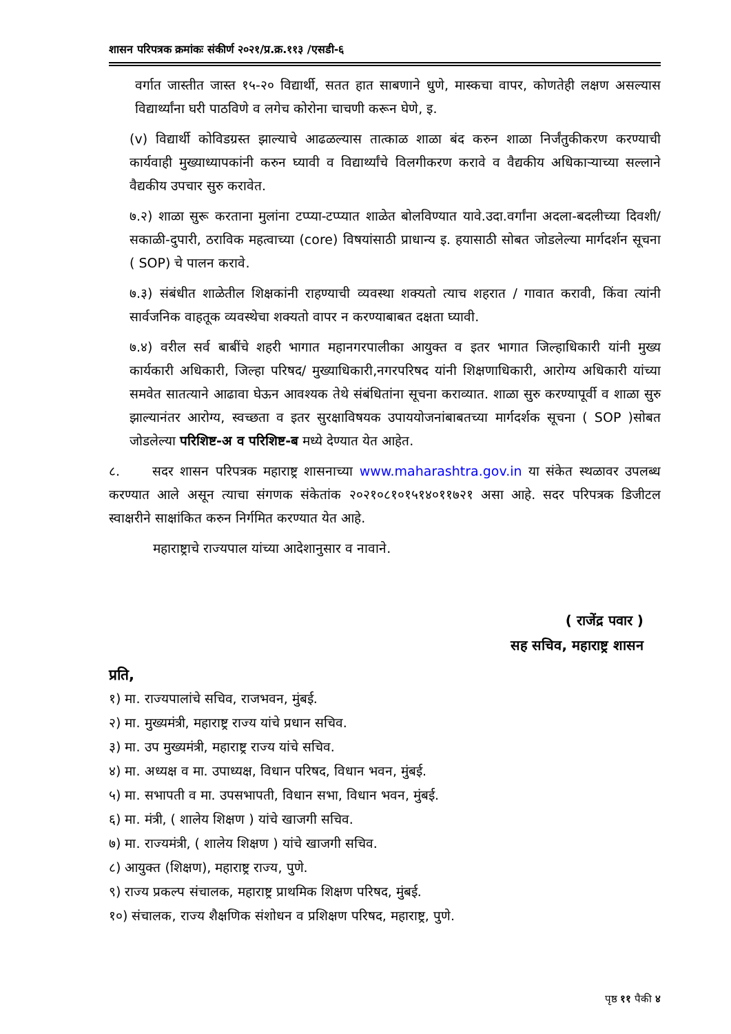शासन परिपत्रक क्रमांकः संकीर्ण २०२१/प्र.क्र.११३ /एसडी-६
वर्गात जास्तीत जास्त १५-२० विद्यार्थी, सतत हात साबणाने धुणे, मास्कचा वापर, कोणतेही लक्षण असल्यास विद्यार्थ्यांना घरी पाठविणे व लगेच कोरोना चाचणी करून घेणे, इ.
(v) विद्यार्थी कोविडग्रस्त झाल्याचे आढळल्यास तात्काळ शाळा बंद करुन शाळा निर्जंतुकीकरण करण्याची कार्यवाही मुख्याध्यापकांनी करुन घ्यावी व विद्यार्थ्यांचे विलगीकरण करावे व वैद्यकीय अधिकाऱ्याच्या सल्लाने वैद्यकीय उपचार सुरु करावेत.
७.२) शाळा सुरू करताना मुलांना टप्प्या-टप्प्यात शाळेत बोलविण्यात यावे.उदा.वर्गांना अदला-बदलीच्या दिवशी/ सकाळी-दुपारी, ठराविक महत्वाच्या (core) विषयांसाठी प्राधान्य इ. हयासाठी सोबत जोडलेल्या मार्गदर्शन सूचना ( SOP) चे पालन करावे.
७.३) संबंधीत शाळेतील शिक्षकांनी राहण्याची व्यवस्था शक्यतो त्याच शहरात / गावात करावी, किंवा त्यांनी सार्वजनिक वाहतूक व्यवस्थेचा शक्यतो वापर न करण्याबाबत दक्षता घ्यावी.
७.४) वरील सर्व बाबींचे शहरी भागात महानगरपालीका आयुक्त व इतर भागात जिल्हाधिकारी यांनी मुख्य कार्यकारी अधिकारी, जिल्हा परिषद/ मुख्याधिकारी,नगरपरिषद यांनी शिक्षणाधिकारी, आरोग्य अधिकारी यांच्या समवेत सातत्याने आढावा घेऊन आवश्यक तेथे संबंधितांना सूचना कराव्यात. शाळा सुरु करण्यापूर्वी व शाळा सुरु झाल्यानंतर आरोग्य, स्वच्छता व इतर सुरक्षाविषयक उपाययोजनांबाबतच्या मार्गदर्शक सूचना ( SOP )सोबत जोडलेल्या परिशिष्ट-अ व परिशिष्ट-ब मध्ये देण्यात येत आहेत.
८. सदर शासन परिपत्रक महाराष्ट्र शासनाच्या www.maharashtra.gov.in या संकेत स्थळावर उपलब्ध करण्यात आले असून त्याचा संगणक संकेतांक २०२१०८१०१५१४०११७२१ असा आहे. सदर परिपत्रक डिजीटल स्वाक्षरीने साक्षांकित करुन निर्गमित करण्यात येत आहे.
महाराष्ट्राचे राज्यपाल यांच्या आदेशानुसार व नावाने.
( राजेंद्र पवार )
सह सचिव, महाराष्ट्र शासन
प्रति,
१) मा. राज्यपालांचे सचिव, राजभवन, मुंबई.
२) मा. मुख्यमंत्री, महाराष्ट्र राज्य यांचे प्रधान सचिव.
३) मा. उप मुख्यमंत्री, महाराष्ट्र राज्य यांचे सचिव.
४) मा. अध्यक्ष व मा. उपाध्यक्ष, विधान परिषद, विधान भवन, मुंबई.
५) मा. सभापती व मा. उपसभापती, विधान सभा, विधान भवन, मुंबई.
६) मा. मंत्री, ( शालेय शिक्षण ) यांचे खाजगी सचिव.
७) मा. राज्यमंत्री, ( शालेय शिक्षण ) यांचे खाजगी सचिव.
८) आयुक्त (शिक्षण), महाराष्ट्र राज्य, पुणे.
९) राज्य प्रकल्प संचालक, महाराष्ट्र प्राथमिक शिक्षण परिषद, मुंबई.
१०) संचालक, राज्य शैक्षणिक संशोधन व प्रशिक्षण परिषद, महाराष्ट्र, पुणे.
पृष्ठ ११ पैकी ४